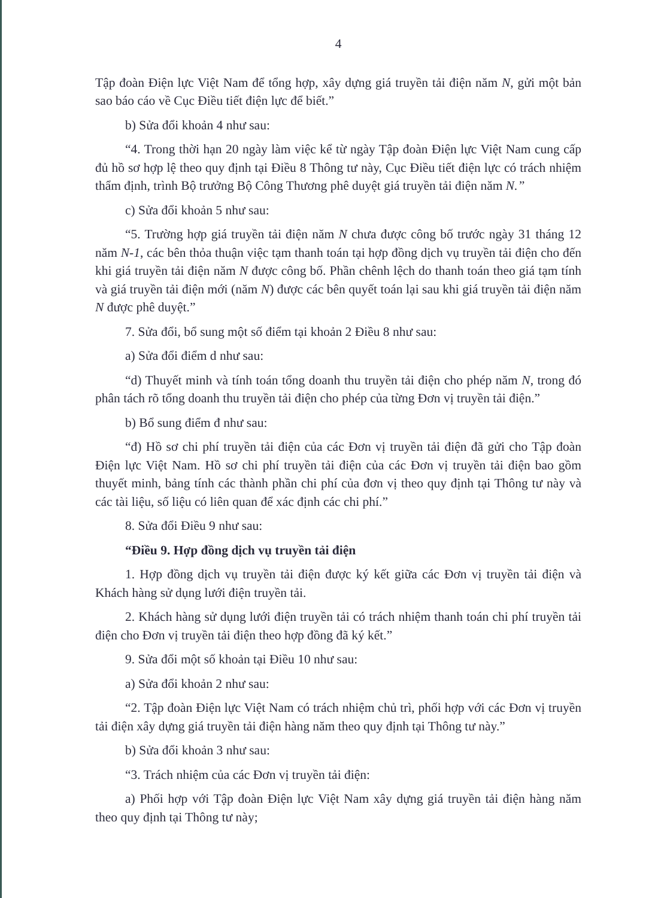4
Tập đoàn Điện lực Việt Nam để tổng hợp, xây dựng giá truyền tải điện năm N, gửi một bản sao báo cáo về Cục Điều tiết điện lực để biết.”
b) Sửa đổi khoản 4 như sau:
“4. Trong thời hạn 20 ngày làm việc kể từ ngày Tập đoàn Điện lực Việt Nam cung cấp đủ hồ sơ hợp lệ theo quy định tại Điều 8 Thông tư này, Cục Điều tiết điện lực có trách nhiệm thẩm định, trình Bộ trưởng Bộ Công Thương phê duyệt giá truyền tải điện năm N.”
c) Sửa đổi khoản 5 như sau:
“5. Trường hợp giá truyền tải điện năm N chưa được công bố trước ngày 31 tháng 12 năm N-1, các bên thỏa thuận việc tạm thanh toán tại hợp đồng dịch vụ truyền tải điện cho đến khi giá truyền tải điện năm N được công bố. Phần chênh lệch do thanh toán theo giá tạm tính và giá truyền tải điện mới (năm N) được các bên quyết toán lại sau khi giá truyền tải điện năm N được phê duyệt.”
7. Sửa đổi, bổ sung một số điểm tại khoản 2 Điều 8 như sau:
a) Sửa đổi điểm d như sau:
“d) Thuyết minh và tính toán tổng doanh thu truyền tải điện cho phép năm N, trong đó phân tách rõ tổng doanh thu truyền tải điện cho phép của từng Đơn vị truyền tải điện.”
b) Bổ sung điểm đ như sau:
“đ) Hồ sơ chi phí truyền tải điện của các Đơn vị truyền tải điện đã gửi cho Tập đoàn Điện lực Việt Nam. Hồ sơ chi phí truyền tải điện của các Đơn vị truyền tải điện bao gồm thuyết minh, bảng tính các thành phần chi phí của đơn vị theo quy định tại Thông tư này và các tài liệu, số liệu có liên quan để xác định các chi phí.”
8. Sửa đổi Điều 9 như sau:
“Điều 9. Hợp đồng dịch vụ truyền tải điện
1. Hợp đồng dịch vụ truyền tải điện được ký kết giữa các Đơn vị truyền tải điện và Khách hàng sử dụng lưới điện truyền tải.
2. Khách hàng sử dụng lưới điện truyền tải có trách nhiệm thanh toán chi phí truyền tải điện cho Đơn vị truyền tải điện theo hợp đồng đã ký kết.”
9. Sửa đổi một số khoản tại Điều 10 như sau:
a) Sửa đổi khoản 2 như sau:
“2. Tập đoàn Điện lực Việt Nam có trách nhiệm chủ trì, phối hợp với các Đơn vị truyền tải điện xây dựng giá truyền tải điện hàng năm theo quy định tại Thông tư này.”
b) Sửa đổi khoản 3 như sau:
“3. Trách nhiệm của các Đơn vị truyền tải điện:
a) Phối hợp với Tập đoàn Điện lực Việt Nam xây dựng giá truyền tải điện hàng năm theo quy định tại Thông tư này;